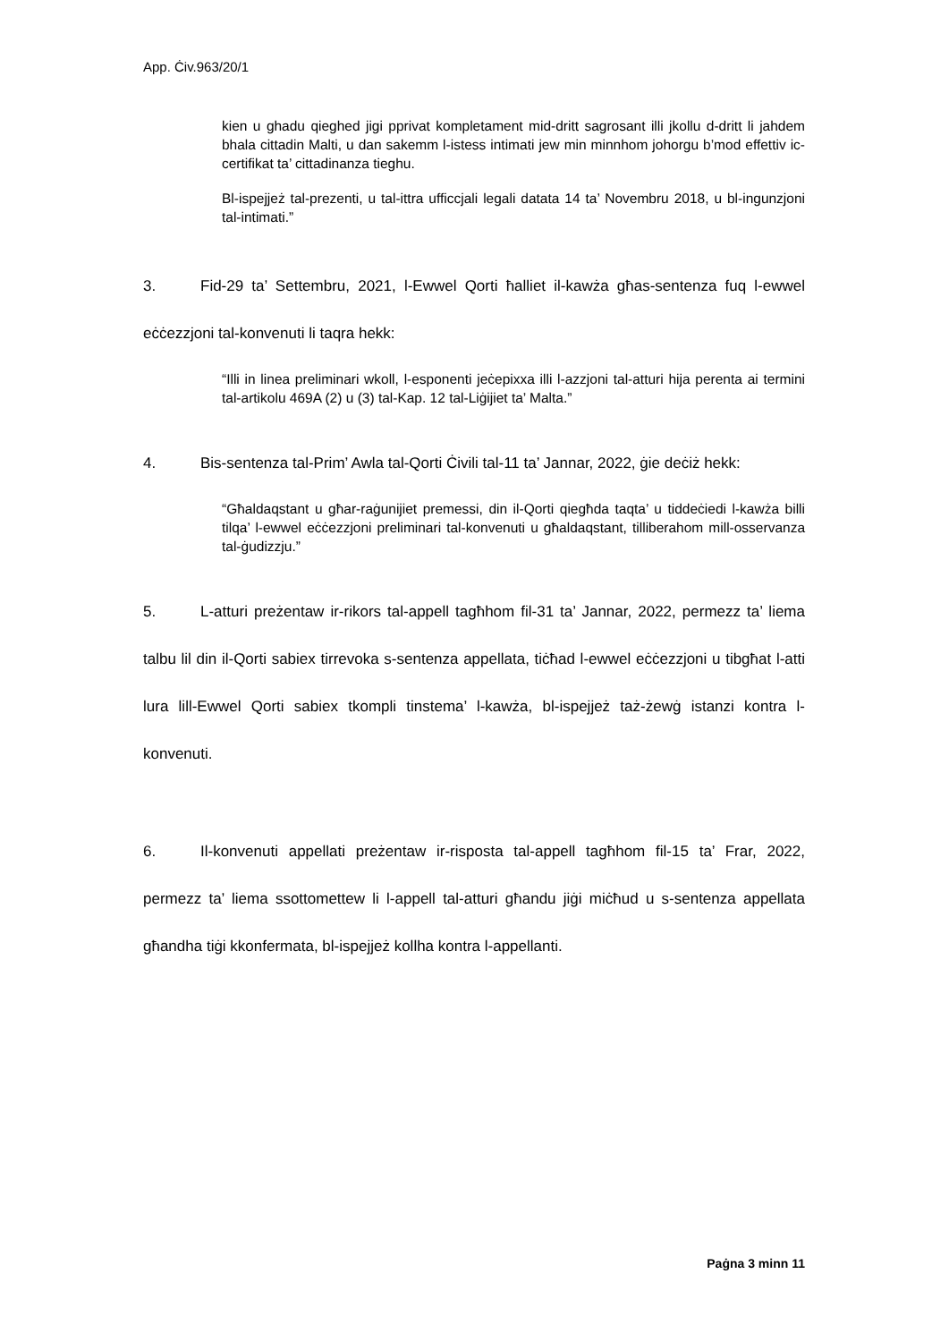App. Ċiv.963/20/1
kien u ghadu qieghed jigi pprivat kompletament mid-dritt sagrosant illi jkollu d-dritt li jahdem bhala cittadin Malti, u dan sakemm l-istess intimati jew min minnhom johorgu b’mod effettiv ic-certifikat ta’ cittadinanza tieghu.
Bl-ispejjeż tal-prezenti, u tal-ittra ufficcjali legali datata 14 ta’ Novembru 2018, u bl-ingunzjoni tal-intimati.”
3. Fid-29 ta’ Settembru, 2021, l-Ewwel Qorti ħalliet il-kawża għas-sentenza fuq l-ewwel eċċezzjoni tal-konvenuti li taqra hekk:
“Illi in linea preliminari wkoll, l-esponenti jeċepixxa illi l-azzjoni tal-atturi hija perenta ai termini tal-artikolu 469A (2) u (3) tal-Kap. 12 tal-Liġijiet ta’ Malta.”
4. Bis-sentenza tal-Prim’ Awla tal-Qorti Ċivili tal-11 ta’ Jannar, 2022, ġie deċiż hekk:
“Għaldaqstant u għar-raġunijiet premessi, din il-Qorti qiegħda taqta’ u tiddeċiedi l-kawża billi tilqa’ l-ewwel eċċezzjoni preliminari tal-konvenuti u għaldaqstant, tilliberahom mill-osservanza tal-ġudizzju.”
5. L-atturi preżentaw ir-rikors tal-appell tagħhom fil-31 ta’ Jannar, 2022, permezz ta’ liema talbu lil din il-Qorti sabiex tirrevoka s-sentenza appellata, tiċħad l-ewwel eċċezzjoni u tibgħat l-atti lura lill-Ewwel Qorti sabiex tkompli tinstema’ l-kawża, bl-ispejjeż taż-żewġ istanzi kontra l-konvenuti.
6. Il-konvenuti appellati preżentaw ir-risposta tal-appell tagħhom fil-15 ta’ Frar, 2022, permezz ta’ liema ssottomettew li l-appell tal-atturi għandu jiġi miċħud u s-sentenza appellata għandha tiġi kkonfermata, bl-ispejjeż kollha kontra l-appellanti.
Paġna 3 minn 11